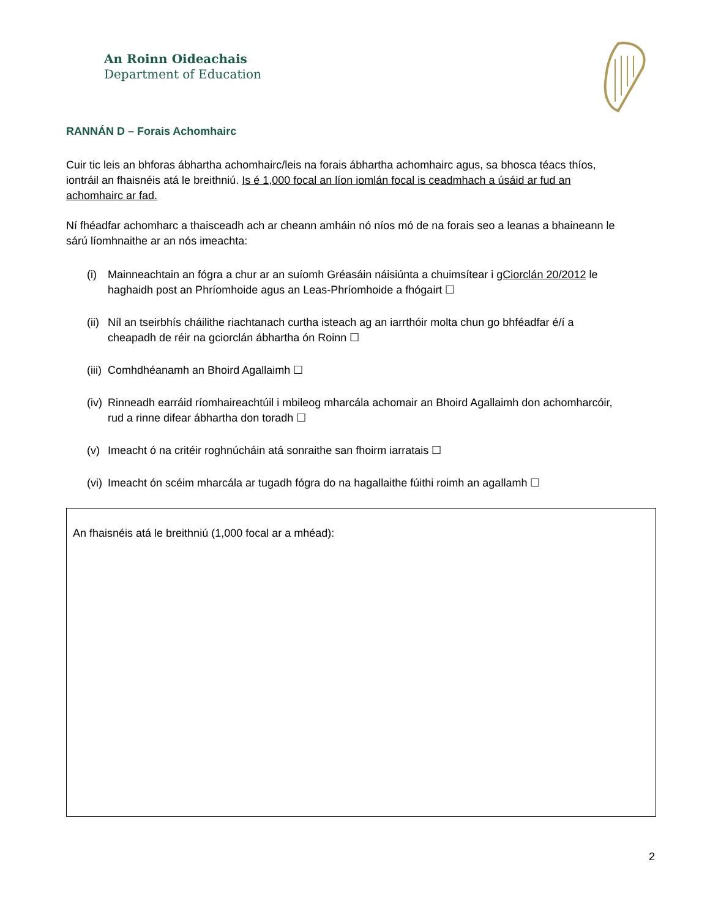An Roinn Oideachais
Department of Education
RANNÁN D – Forais Achomhairc
Cuir tic leis an bhforas ábhartha achomhairc/leis na forais ábhartha achomhairc agus, sa bhosca téacs thíos, iontráil an fhaisnéis atá le breithniú. Is é 1,000 focal an líon iomlán focal is ceadmhach a úsáid ar fud an achomhairc ar fad.
Ní fhéadfar achomharc a thaisceadh ach ar cheann amháin nó níos mó de na forais seo a leanas a bhaineann le sárú líomhnaithe ar an nós imeachta:
(i) Mainneachtain an fógra a chur ar an suíomh Gréasáin náisiúnta a chuimsítear i gCiorclán 20/2012 le haghaidh post an Phríomhoide agus an Leas-Phríomhoide a fhógairt ☐
(ii) Níl an tseirbhís cháilithe riachtanach curtha isteach ag an iarrthóir molta chun go bhféadfar é/í a cheapadh de réir na gciorclán ábhartha ón Roinn ☐
(iii) Comhdhéanamh an Bhoird Agallaimh ☐
(iv) Rinneadh earráid ríomhaireachtúil i mbileog mharcála achomair an Bhoird Agallaimh don achomharcóir, rud a rinne difear ábhartha don toradh ☐
(v) Imeacht ó na critéir roghnúcháin atá sonraithe san fhoirm iarratais ☐
(vi) Imeacht ón scéim mharcála ar tugadh fógra do na hagallaithe fúithi roimh an agallamh ☐
An fhaisnéis atá le breithniú (1,000 focal ar a mhéad):
2